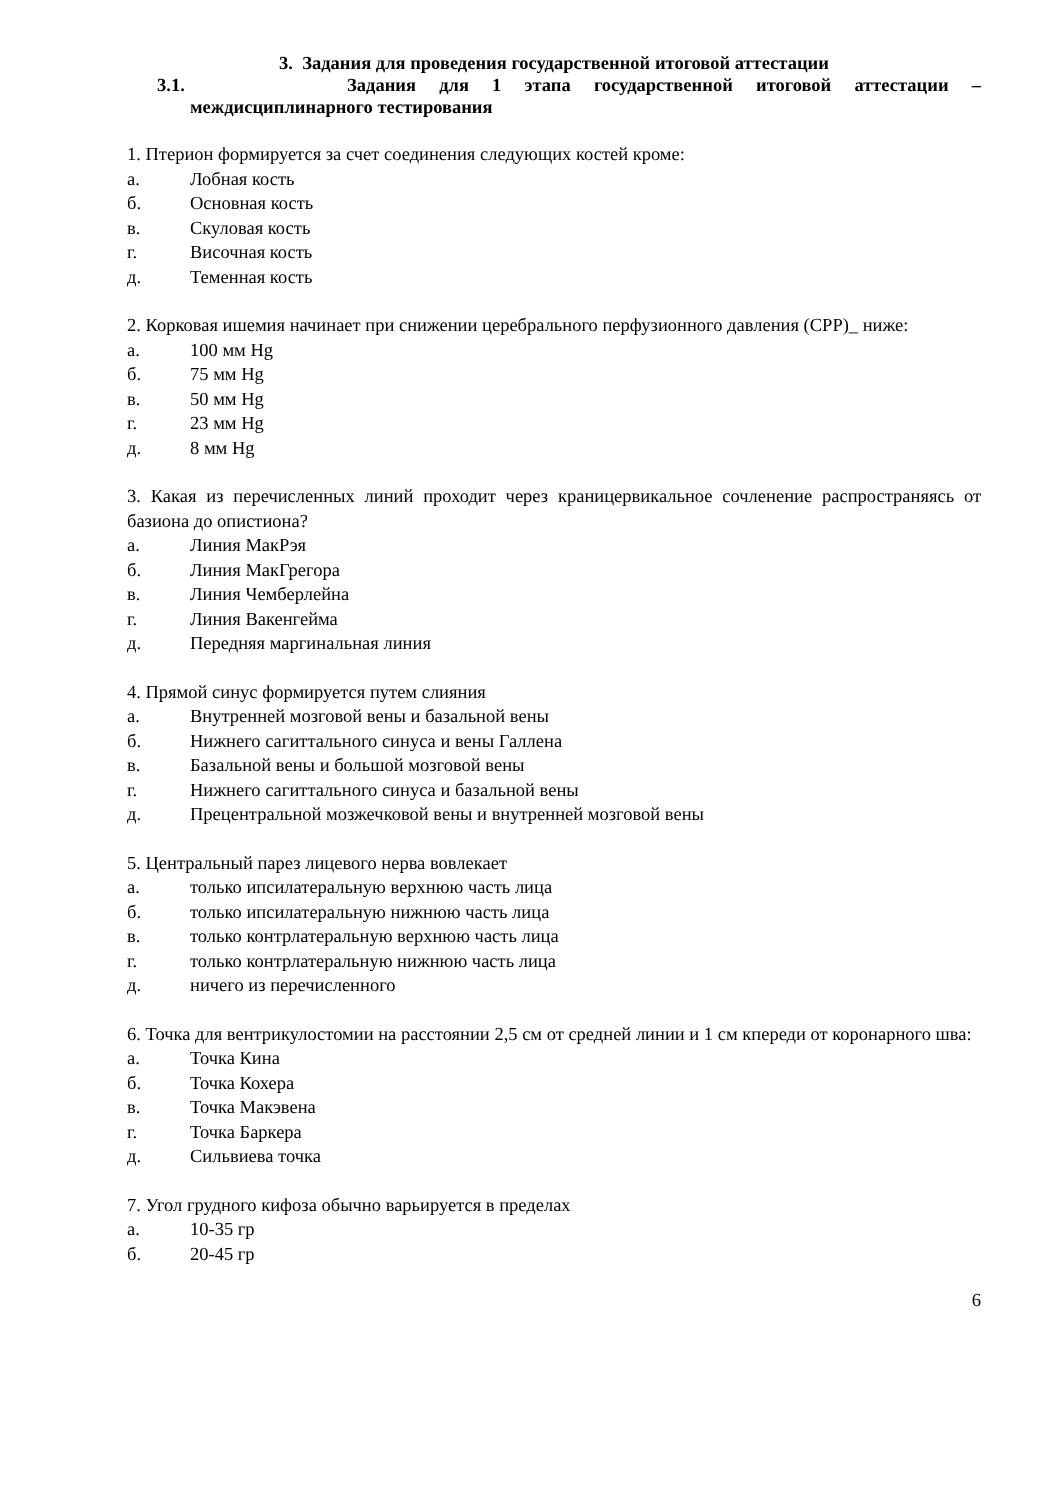3. Задания для проведения государственной итоговой аттестации
3.1. Задания для 1 этапа государственной итоговой аттестации –
междисциплинарного тестирования
1. Птерион формируется за счет соединения следующих костей кроме:
а. Лобная кость
б. Основная кость
в. Скуловая кость
г. Височная кость
д. Теменная кость
2. Корковая ишемия начинает при снижении церебрального перфузионного давления (CPP)_ ниже:
а. 100 мм Hg
б. 75 мм Hg
в. 50 мм Hg
г. 23 мм Hg
д. 8 мм Hg
3. Какая из перечисленных линий проходит через краницервикальное сочленение распространяясь от базиона до опистиона?
а. Линия МакРэя
б. Линия МакГрегора
в. Линия Чемберлейна
г. Линия Вакенгейма
д. Передняя маргинальная линия
4. Прямой синус формируется путем слияния
а. Внутренней мозговой вены и базальной вены
б. Нижнего сагиттального синуса и вены Галлена
в. Базальной вены и большой мозговой вены
г. Нижнего сагиттального синуса и базальной вены
д. Прецентральной мозжечковой вены и внутренней мозговой вены
5. Центральный парез лицевого нерва вовлекает
а. только ипсилатеральную верхнюю часть лица
б. только ипсилатеральную нижнюю часть лица
в. только контрлатеральную верхнюю часть лица
г. только контрлатеральную нижнюю часть лица
д. ничего из перечисленного
6. Точка для вентрикулостомии на расстоянии 2,5 см от средней линии и 1 см кпереди от коронарного шва:
а. Точка Кина
б. Точка Кохера
в. Точка Макэвена
г. Точка Баркера
д. Сильвиева точка
7. Угол грудного кифоза обычно варьируется в пределах
а. 10-35 гр
б. 20-45 гр
6